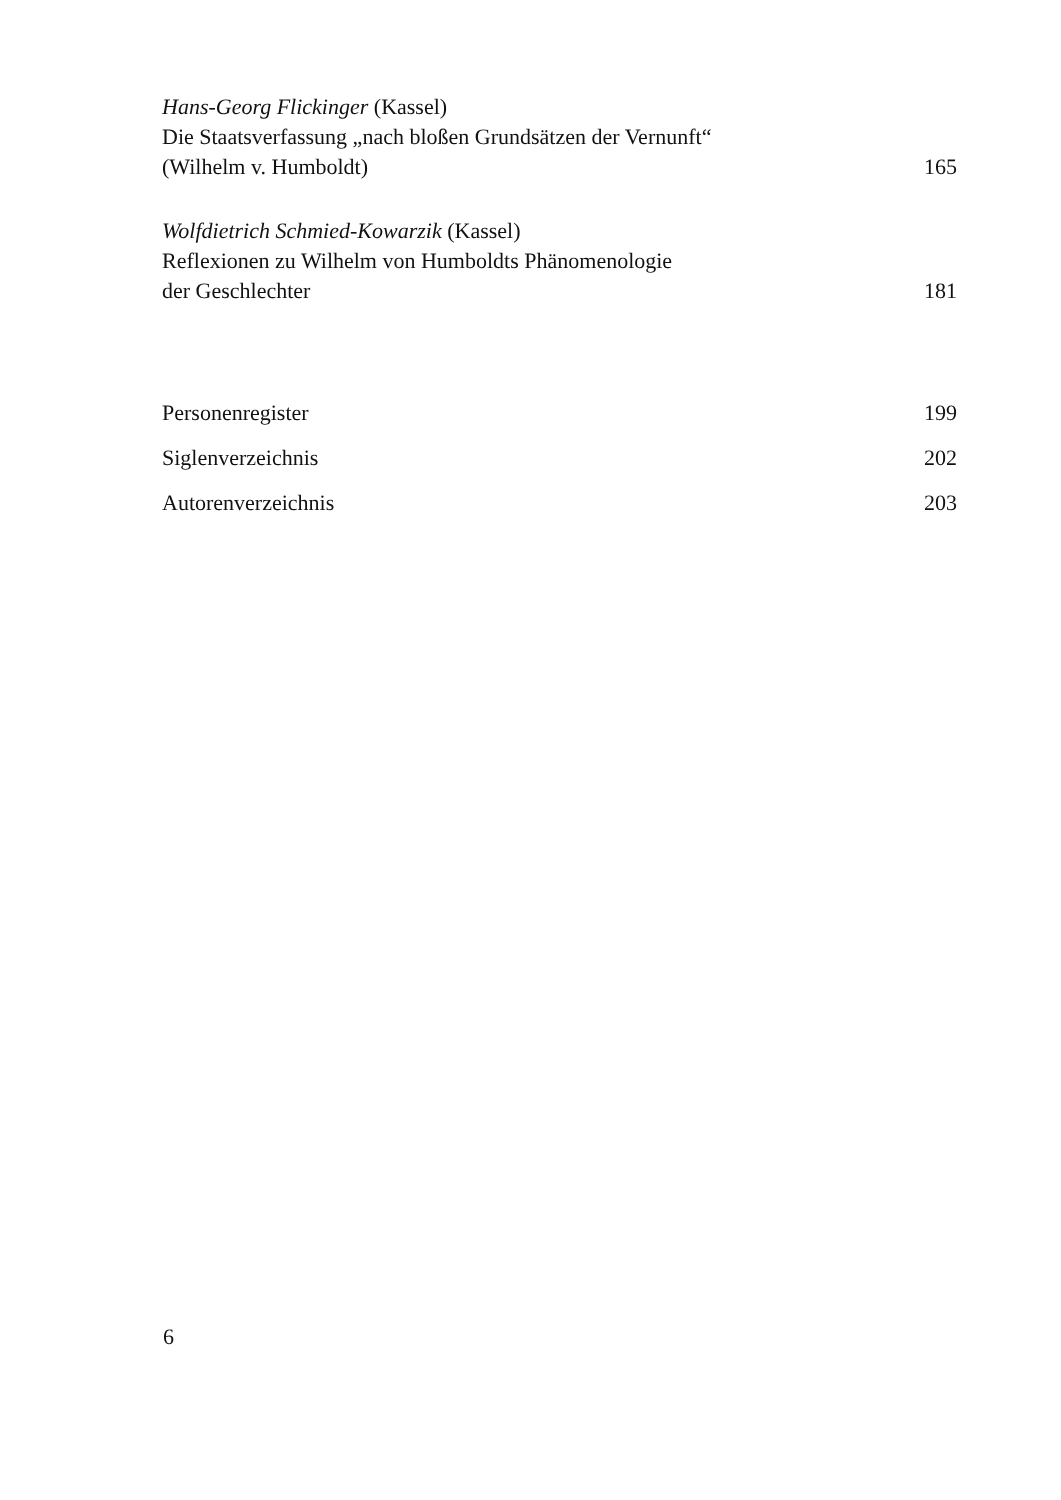Hans-Georg Flickinger (Kassel)
Die Staatsverfassung „nach bloßen Grundsätzen der Vernunft“
(Wilhelm v. Humboldt) 165
Wolfdietrich Schmied-Kowarzik (Kassel)
Reflexionen zu Wilhelm von Humboldts Phänomenologie
der Geschlechter 181
Personenregister 199
Siglenverzeichnis 202
Autorenverzeichnis 203
6